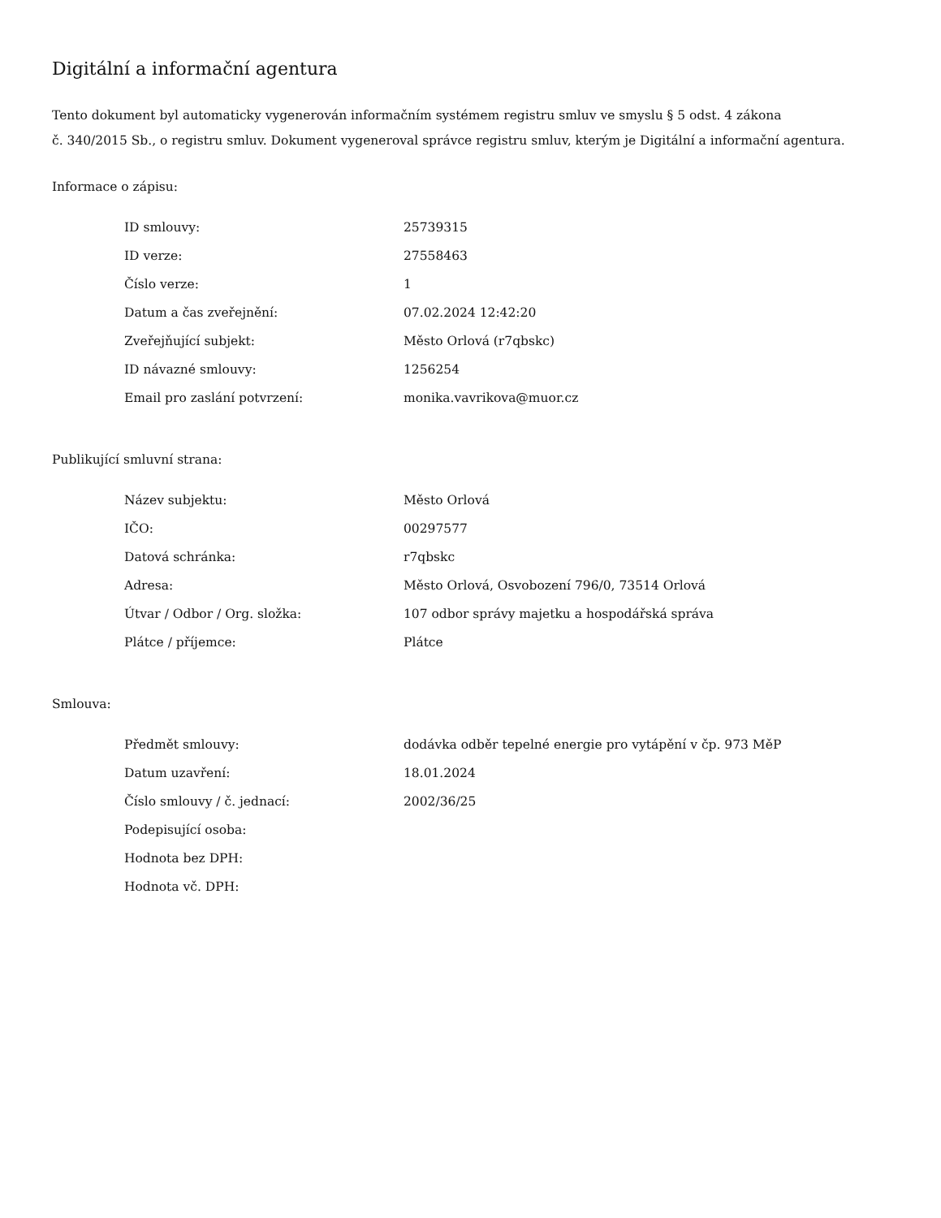Digitální a informační agentura
Tento dokument byl automaticky vygenerován informačním systémem registru smluv ve smyslu § 5 odst. 4 zákona
č. 340/2015 Sb., o registru smluv. Dokument vygeneroval správce registru smluv, kterým je Digitální a informační agentura.
Informace o zápisu:
| ID smlouvy: | 25739315 |
| ID verze: | 27558463 |
| Číslo verze: | 1 |
| Datum a čas zveřejnění: | 07.02.2024 12:42:20 |
| Zveřejňující subjekt: | Město Orlová (r7qbskc) |
| ID návazné smlouvy: | 1256254 |
| Email pro zaslání potvrzení: | monika.vavrikova@muor.cz |
Publikující smluvní strana:
| Název subjektu: | Město Orlová |
| IČO: | 00297577 |
| Datová schránka: | r7qbskc |
| Adresa: | Město Orlová, Osvobození 796/0, 73514 Orlová |
| Útvar / Odbor / Org. složka: | 107 odbor správy majetku a hospodářská správa |
| Plátce / příjemce: | Plátce |
Smlouva:
| Předmět smlouvy: | dodávka odběr tepelné energie pro vytápění v čp. 973 MěP |
| Datum uzavření: | 18.01.2024 |
| Číslo smlouvy / č. jednací: | 2002/36/25 |
| Podepisující osoba: | |
| Hodnota bez DPH: | |
| Hodnota vč. DPH: | |